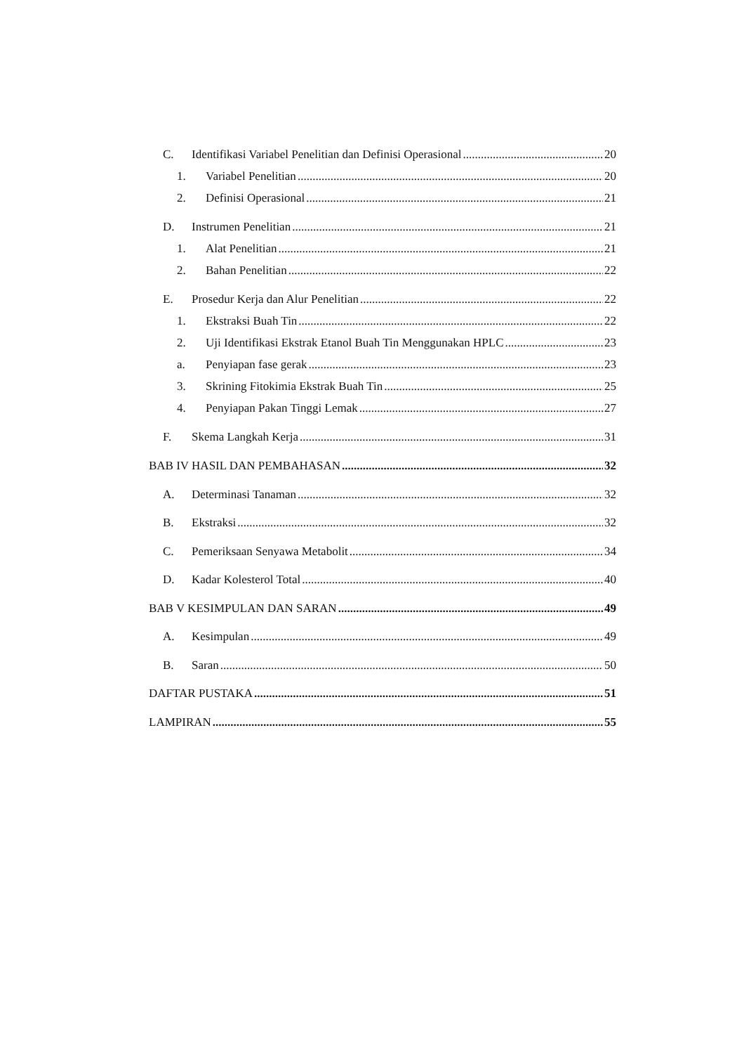C. Identifikasi Variabel Penelitian dan Definisi Operasional 20
1. Variabel Penelitian 20
2. Definisi Operasional 21
D. Instrumen Penelitian 21
1. Alat Penelitian 21
2. Bahan Penelitian 22
E. Prosedur Kerja dan Alur Penelitian 22
1. Ekstraksi Buah Tin 22
2. Uji Identifikasi Ekstrak Etanol Buah Tin Menggunakan HPLC 23
a. Penyiapan fase gerak 23
3. Skrining Fitokimia Ekstrak Buah Tin 25
4. Penyiapan Pakan Tinggi Lemak 27
F. Skema Langkah Kerja 31
BAB IV HASIL DAN PEMBAHASAN 32
A. Determinasi Tanaman 32
B. Ekstraksi 32
C. Pemeriksaan Senyawa Metabolit 34
D. Kadar Kolesterol Total 40
BAB V KESIMPULAN DAN SARAN 49
A. Kesimpulan 49
B. Saran 50
DAFTAR PUSTAKA 51
LAMPIRAN 55